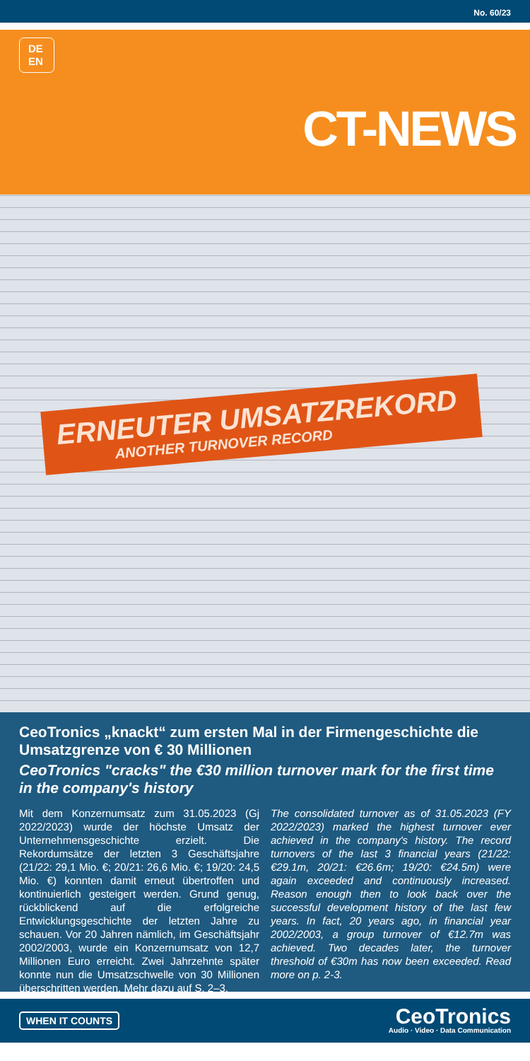No. 60/23
DE
EN
CT-NEWS
ERNEUTER UMSATZREKORD
ANOTHER TURNOVER RECORD
CeoTronics „knackt“ zum ersten Mal in der Firmengeschichte die Umsatzgrenze von € 30 Millionen
CeoTronics "cracks" the €30 million turnover mark for the first time in the company's history
Mit dem Konzernumsatz zum 31.05.2023 (Gj 2022/2023) wurde der höchste Umsatz der Unternehmensgeschichte erzielt. Die Rekordumsätze der letzten 3 Geschäftsjahre (21/22: 29,1 Mio. €; 20/21: 26,6 Mio. €; 19/20: 24,5 Mio. €) konnten damit erneut übertroffen und kontinuierlich gesteigert werden. Grund genug, rückblickend auf die erfolgreiche Entwicklungsgeschichte der letzten Jahre zu schauen. Vor 20 Jahren nämlich, im Geschäftsjahr 2002/2003, wurde ein Konzernumsatz von 12,7 Millionen Euro erreicht. Zwei Jahrzehnte später konnte nun die Umsatzschwelle von 30 Millionen überschritten werden. Mehr dazu auf S. 2–3.
The consolidated turnover as of 31.05.2023 (FY 2022/2023) marked the highest turnover ever achieved in the company's history. The record turnovers of the last 3 financial years (21/22: €29.1m, 20/21: €26.6m; 19/20: €24.5m) were again exceeded and continuously increased. Reason enough then to look back over the successful development history of the last few years. In fact, 20 years ago, in financial year 2002/2003, a group turnover of €12.7m was achieved. Two decades later, the turnover threshold of €30m has now been exceeded. Read more on p. 2-3.
WHEN IT COUNTS
CeoTronics
Audio · Video · Data Communication